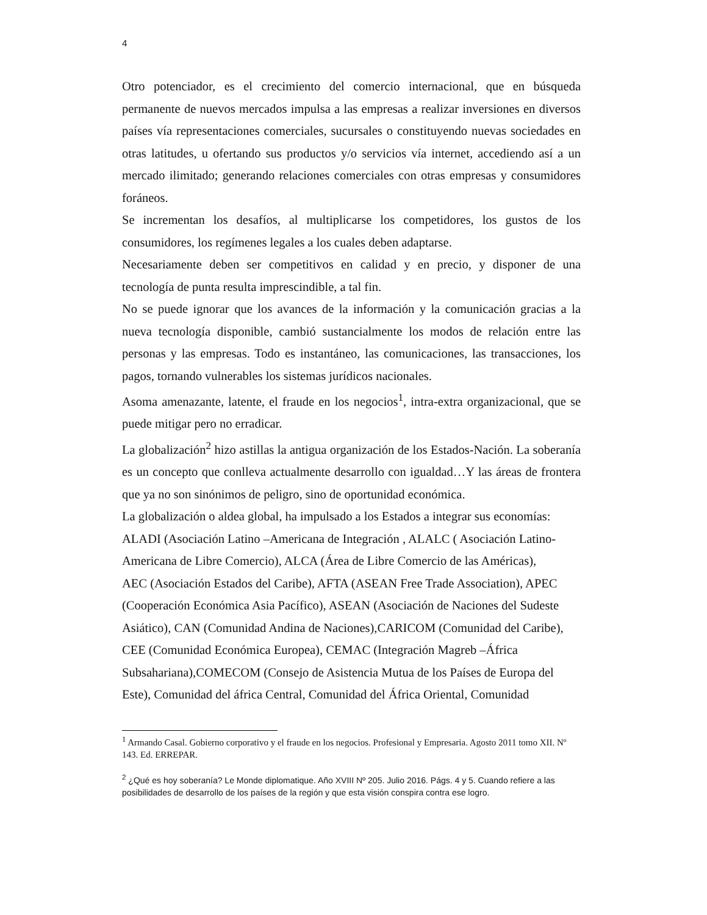4
Otro potenciador, es el crecimiento del comercio internacional, que en búsqueda permanente de nuevos mercados impulsa a las empresas a realizar inversiones en diversos países vía representaciones comerciales, sucursales o constituyendo nuevas sociedades en otras latitudes, u ofertando sus productos y/o servicios vía internet, accediendo así a un mercado ilimitado; generando relaciones comerciales con otras empresas y consumidores foráneos.
Se incrementan los desafíos, al multiplicarse los competidores, los gustos de los consumidores, los regímenes legales a los cuales deben adaptarse.
Necesariamente deben ser competitivos en calidad y en precio, y disponer de una tecnología de punta resulta imprescindible, a tal fin.
No se puede ignorar que los avances de la información y la comunicación gracias a la nueva tecnología disponible, cambió sustancialmente los modos de relación entre las personas y las empresas. Todo es instantáneo, las comunicaciones, las transacciones, los pagos, tornando vulnerables los sistemas jurídicos nacionales.
Asoma amenazante, latente, el fraude en los negocios<sup>1</sup>, intra-extra organizacional, que se puede mitigar pero no erradicar.
La globalización<sup>2</sup> hizo astillas la antigua organización de los Estados-Nación. La soberanía es un concepto que conlleva actualmente desarrollo con igualdad…Y las áreas de frontera que ya no son sinónimos de peligro, sino de oportunidad económica.
La globalización o aldea global, ha impulsado a los Estados a integrar sus economías:
ALADI (Asociación Latino –Americana de Integración , ALALC ( Asociación Latino-Americana de Libre Comercio), ALCA (Área de Libre Comercio de las Américas),
AEC (Asociación Estados del Caribe), AFTA (ASEAN Free Trade Association), APEC (Cooperación Económica Asia Pacífico), ASEAN (Asociación de Naciones del Sudeste Asiático), CAN (Comunidad Andina de Naciones),CARICOM (Comunidad del Caribe), CEE (Comunidad Económica Europea), CEMAC (Integración Magreb –África Subsahariana),COMECOM (Consejo de Asistencia Mutua de los Países de Europa del Este), Comunidad del áfrica Central, Comunidad del África Oriental, Comunidad
<sup>1</sup> Armando Casal. Gobierno corporativo y el fraude en los negocios. Profesional y Empresaria. Agosto 2011 tomo XII. Nº 143. Ed. ERREPAR.
<sup>2</sup> ¿Qué es hoy soberanía? Le Monde diplomatique. Año XVIII Nº 205. Julio 2016. Págs. 4 y 5. Cuando refiere a las posibilidades de desarrollo de los países de la región y que esta visión conspira contra ese logro.